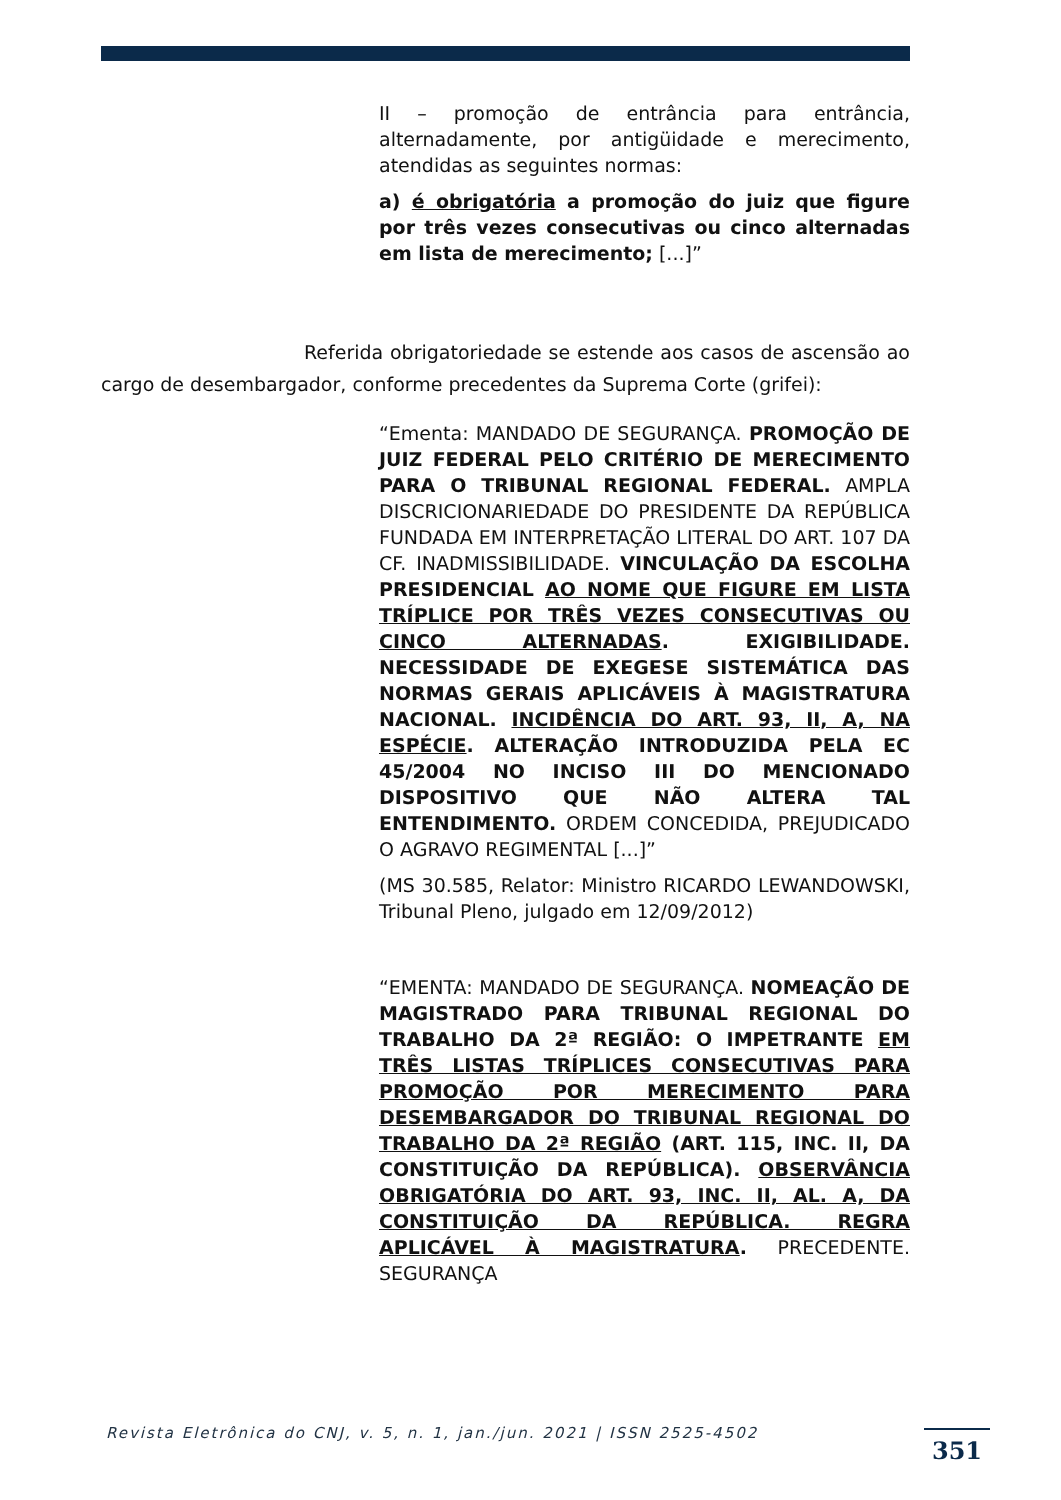II – promoção de entrância para entrância, alternadamente, por antigüidade e merecimento, atendidas as seguintes normas:
a) é obrigatória a promoção do juiz que figure por três vezes consecutivas ou cinco alternadas em lista de merecimento; [...]”
Referida obrigatoriedade se estende aos casos de ascensão ao cargo de desembargador, conforme precedentes da Suprema Corte (grifei):
“Ementa: MANDADO DE SEGURANÇA. PROMOÇÃO DE JUIZ FEDERAL PELO CRITÉRIO DE MERECIMENTO PARA O TRIBUNAL REGIONAL FEDERAL. AMPLA DISCRICIONARIEDADE DO PRESIDENTE DA REPÚBLICA FUNDADA EM INTERPRETAÇÃO LITERAL DO ART. 107 DA CF. INADMISSIBILIDADE. VINCULAÇÃO DA ESCOLHA PRESIDENCIAL AO NOME QUE FIGURE EM LISTA TRÍPLICE POR TRÊS VEZES CONSECUTIVAS OU CINCO ALTERNADAS. EXIGIBILIDADE. NECESSIDADE DE EXEGESE SISTEMÁTICA DAS NORMAS GERAIS APLICÁVEIS À MAGISTRATURA NACIONAL. INCIDÊNCIA DO ART. 93, II, A, NA ESPÉCIE. ALTERAÇÃO INTRODUZIDA PELA EC 45/2004 NO INCISO III DO MENCIONADO DISPOSITIVO QUE NÃO ALTERA TAL ENTENDIMENTO. ORDEM CONCEDIDA, PREJUDICADO O AGRAVO REGIMENTAL [...]”
(MS 30.585, Relator: Ministro RICARDO LEWANDOWSKI, Tribunal Pleno, julgado em 12/09/2012)
“EMENTA: MANDADO DE SEGURANÇA. NOMEAÇÃO DE MAGISTRADO PARA TRIBUNAL REGIONAL DO TRABALHO DA 2ª REGIÃO: O IMPETRANTE EM TRÊS LISTAS TRÍPLICES CONSECUTIVAS PARA PROMOÇÃO POR MERECIMENTO PARA DESEMBARGADOR DO TRIBUNAL REGIONAL DO TRABALHO DA 2ª REGIÃO (ART. 115, INC. II, DA CONSTITUIÇÃO DA REPÚBLICA). OBSERVÂNCIA OBRIGATÓRIA DO ART. 93, INC. II, AL. A, DA CONSTITUIÇÃO DA REPÚBLICA. REGRA APLICÁVEL À MAGISTRATURA. PRECEDENTE. SEGURANÇA
Revista Eletrônica do CNJ, v. 5, n. 1, jan./jun. 2021 | ISSN 2525-4502
351